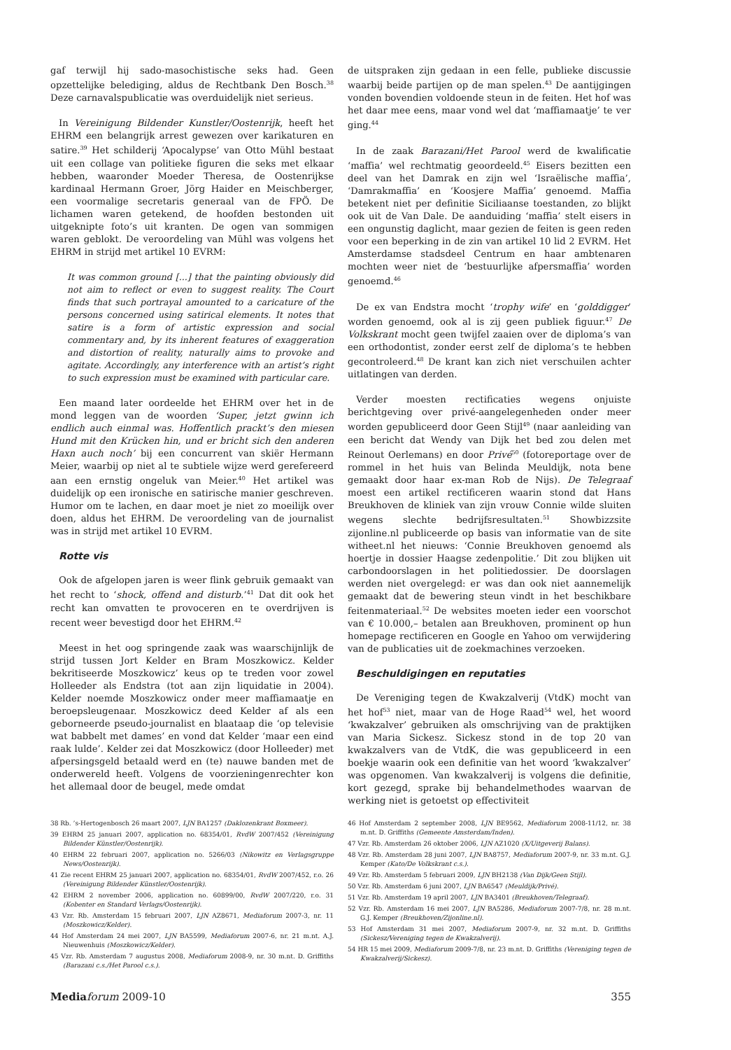gaf terwijl hij sado-masochistische seks had. Geen opzettelijke belediging, aldus de Rechtbank Den Bosch.<sup>38</sup> Deze carnavalspublicatie was overduidelijk niet serieus.
In Vereinigung Bildender Kunstler/Oostenrijk, heeft het EHRM een belangrijk arrest gewezen over karikaturen en satire.<sup>39</sup> Het schilderij ‘Apocalypse’ van Otto Mühl bestaat uit een collage van politieke figuren die seks met elkaar hebben, waaronder Moeder Theresa, de Oostenrijkse kardinaal Hermann Groer, Jörg Haider en Meischberger, een voormalige secretaris generaal van de FPÖ. De lichamen waren getekend, de hoofden bestonden uit uitgeknipte foto’s uit kranten. De ogen van sommigen waren geblokt. De veroordeling van Mühl was volgens het EHRM in strijd met artikel 10 EVRM:
It was common ground [...] that the painting obviously did not aim to reflect or even to suggest reality. The Court finds that such portrayal amounted to a caricature of the persons concerned using satirical elements. It notes that satire is a form of artistic expression and social commentary and, by its inherent features of exaggeration and distortion of reality, naturally aims to provoke and agitate. Accordingly, any interference with an artist’s right to such expression must be examined with particular care.
Een maand later oordeelde het EHRM over het in de mond leggen van de woorden ‘Super, jetzt gwinn ich endlich auch einmal was. Hoffentlich prackt’s den miesen Hund mit den Krücken hin, und er bricht sich den anderen Haxn auch noch’ bij een concurrent van skiër Hermann Meier, waarbij op niet al te subtiele wijze werd gerefereerd aan een ernstig ongeluk van Meier.<sup>40</sup> Het artikel was duidelijk op een ironische en satirische manier geschreven. Humor om te lachen, en daar moet je niet zo moeilijk over doen, aldus het EHRM. De veroordeling van de journalist was in strijd met artikel 10 EVRM.
Rotte vis
Ook de afgelopen jaren is weer flink gebruik gemaakt van het recht to ‘shock, offend and disturb.’<sup>41</sup> Dat dit ook het recht kan omvatten te provoceren en te overdrijven is recent weer bevestigd door het EHRM.<sup>42</sup>
Meest in het oog springende zaak was waarschijnlijk de strijd tussen Jort Kelder en Bram Moszkowicz. Kelder bekritiseerde Moszkowicz’ keus op te treden voor zowel Holleeder als Endstra (tot aan zijn liquidatie in 2004). Kelder noemde Moszkowicz onder meer maffiamaatje en beroepsleugenaar. Moszkowicz deed Kelder af als een geborneerde pseudo-journalist en blaataap die ‘op televisie wat babbelt met dames’ en vond dat Kelder ‘maar een eind raak lulde’. Kelder zei dat Moszkowicz (door Holleeder) met afpersingsgeld betaald werd en (te) nauwe banden met de onderwereld heeft. Volgens de voorzieningenrechter kon het allemaal door de beugel, mede omdat
de uitspraken zijn gedaan in een felle, publieke discussie waarbij beide partijen op de man spelen.<sup>43</sup> De aantijgingen vonden bovendien voldoende steun in de feiten. Het hof was het daar mee eens, maar vond wel dat ‘maffiamaatje’ te ver ging.<sup>44</sup>
In de zaak Barazani/Het Parool werd de kwalificatie ‘maffia’ wel rechtmatig geoordeeld.<sup>45</sup> Eisers bezitten een deel van het Damrak en zijn wel ‘Israëlische maffia’, ‘Damrakmaffia’ en ‘Koosjere Maffia’ genoemd. Maffia betekent niet per definitie Siciliaanse toestanden, zo blijkt ook uit de Van Dale. De aanduiding ‘maffia’ stelt eisers in een ongunstig daglicht, maar gezien de feiten is geen reden voor een beperking in de zin van artikel 10 lid 2 EVRM. Het Amsterdamse stadsdeel Centrum en haar ambtenaren mochten weer niet de ‘bestuurlijke afpersmaffia’ worden genoemd.<sup>46</sup>
De ex van Endstra mocht ‘trophy wife’ en ‘golddigger’ worden genoemd, ook al is zij geen publiek figuur.<sup>47</sup> De Volkskrant mocht geen twijfel zaaien over de diploma’s van een orthodontist, zonder eerst zelf de diploma’s te hebben gecontroleerd.<sup>48</sup> De krant kan zich niet verschuilen achter uitlatingen van derden.
Verder moesten rectificaties wegens onjuiste berichtgeving over privé-aangelegenheden onder meer worden gepubliceerd door Geen Stijl<sup>49</sup> (naar aanleiding van een bericht dat Wendy van Dijk het bed zou delen met Reinout Oerlemans) en door Privé<sup>50</sup> (fotoreportage over de rommel in het huis van Belinda Meuldijk, nota bene gemaakt door haar ex-man Rob de Nijs). De Telegraaf moest een artikel rectificeren waarin stond dat Hans Breukhoven de kliniek van zijn vrouw Connie wilde sluiten wegens slechte bedrijfsresultaten.<sup>51</sup> Showbizzsite zijonline.nl publiceerde op basis van informatie van de site witheet.nl het nieuws: ‘Connie Breukhoven genoemd als hoertje in dossier Haagse zedenpolitie.’ Dit zou blijken uit carbondoorslagen in het politiedossier. De doorslagen werden niet overgelegd: er was dan ook niet aannemelijk gemaakt dat de bewering steun vindt in het beschikbare feitenmateriaal.<sup>52</sup> De websites moeten ieder een voorschot van € 10.000,– betalen aan Breukhoven, prominent op hun homepage rectificeren en Google en Yahoo om verwijdering van de publicaties uit de zoekmachines verzoeken.
Beschuldigingen en reputaties
De Vereniging tegen de Kwakzalverij (VtdK) mocht van het hof<sup>53</sup> niet, maar van de Hoge Raad<sup>54</sup> wel, het woord ‘kwakzalver’ gebruiken als omschrijving van de praktijken van Maria Sickesz. Sickesz stond in de top 20 van kwakzalvers van de VtdK, die was gepubliceerd in een boekje waarin ook een definitie van het woord ‘kwakzalver’ was opgenomen. Van kwakzalverij is volgens die definitie, kort gezegd, sprake bij behandelmethodes waarvan de werking niet is getoetst op effectiviteit
38 Rb. ’s-Hertogenbosch 26 maart 2007, LJN BA1257 (Daklozenkrant Boxmeer).
39 EHRM 25 januari 2007, application no. 68354/01, RvdW 2007/452 (Vereinigung Bildender Künstler/Oostenrijk).
40 EHRM 22 februari 2007, application no. 5266/03 (Nikowitz en Verlagsgruppe News/Oostenrijk).
41 Zie recent EHRM 25 januari 2007, application no. 68354/01, RvdW 2007/452, r.o. 26 (Vereinigung Bildender Künstler/Oostenrijk).
42 EHRM 2 november 2006, application no. 60899/00, RvdW 2007/220, r.o. 31 (Kobenter en Standard Verlags/Oostenrijk).
43 Vzr. Rb. Amsterdam 15 februari 2007, LJN AZ8671, Mediaforum 2007-3, nr. 11 (Moszkowicz/Kelder).
44 Hof Amsterdam 24 mei 2007, LJN BA5599, Mediaforum 2007-6, nr. 21 m.nt. A.J. Nieuwenhuis (Moszkowicz/Kelder).
45 Vzr. Rb. Amsterdam 7 augustus 2008, Mediaforum 2008-9, nr. 30 m.nt. D. Griffiths (Barazani c.s./Het Parool c.s.).
46 Hof Amsterdam 2 september 2008, LJN BE9562, Mediaforum 2008-11/12, nr. 38 m.nt. D. Griffiths (Gemeente Amsterdam/Inden).
47 Vzr. Rb. Amsterdam 26 oktober 2006, LJN AZ1020 (X/Uitgeverij Balans).
48 Vzr. Rb. Amsterdam 28 juni 2007, LJN BA8757, Mediaforum 2007-9, nr. 33 m.nt. G.J. Kemper (Kato/De Volkskrant c.s.).
49 Vzr. Rb. Amsterdam 5 februari 2009, LJN BH2138 (Van Dijk/Geen Stijl).
50 Vzr. Rb. Amsterdam 6 juni 2007, LJN BA6547 (Meuldijk/Privé).
51 Vzr. Rb. Amsterdam 19 april 2007, LJN BA3401 (Breukhoven/Telegraaf).
52 Vzr. Rb. Amsterdam 16 mei 2007, LJN BA5286, Mediaforum 2007-7/8, nr. 28 m.nt. G.J. Kemper (Breukhoven/Zijonline.nl).
53 Hof Amsterdam 31 mei 2007, Mediaforum 2007-9, nr. 32 m.nt. D. Griffiths (Sickesz/Vereniging tegen de Kwakzalverij).
54 HR 15 mei 2009, Mediaforum 2009-7/8, nr. 23 m.nt. D. Griffiths (Vereniging tegen de Kwakzalverij/Sickesz).
Media forum 2009-10 355